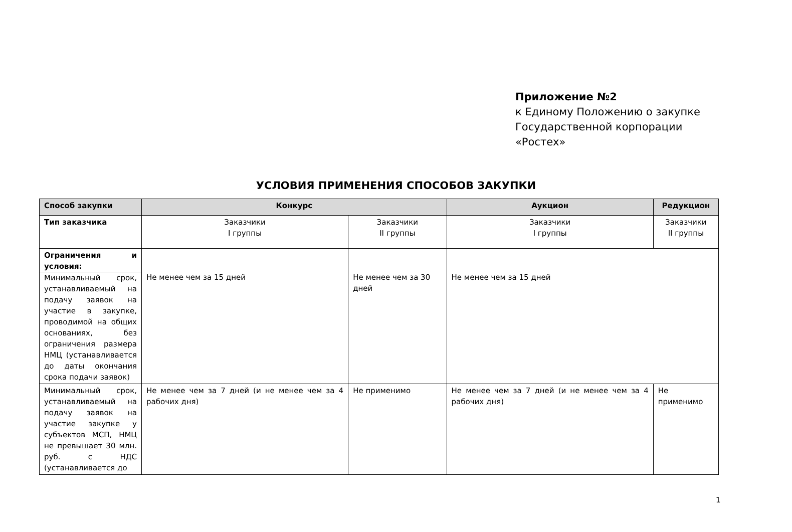Приложение №2
к Единому Положению о закупке
Государственной корпорации
«Ростех»
УСЛОВИЯ ПРИМЕНЕНИЯ СПОСОБОВ ЗАКУПКИ
| Способ закупки | Конкурс | | Аукцион | Редукцион |
| --- | --- | --- | --- | --- |
| Тип заказчика | Заказчики I группы | Заказчики II группы | Заказчики I группы | Заказчики II группы |
| Ограничения и условия: Минимальный срок, устанавливаемый на подачу заявок на участие в закупке, проводимой на общих основаниях, без ограничения размера НМЦ (устанавливается до даты окончания срока подачи заявок) | Не менее чем за 15 дней | Не менее чем за 30 дней | Не менее чем за 15 дней | |
| Минимальный срок, устанавливаемый на подачу заявок на участие закупке у субъектов МСП, НМЦ не превышает 30 млн. руб. с НДС (устанавливается до | Не менее чем за 7 дней (и не менее чем за 4 рабочих дня) | Не применимо | Не менее чем за 7 дней (и не менее чем за 4 рабочих дня) | Не применимо |
1